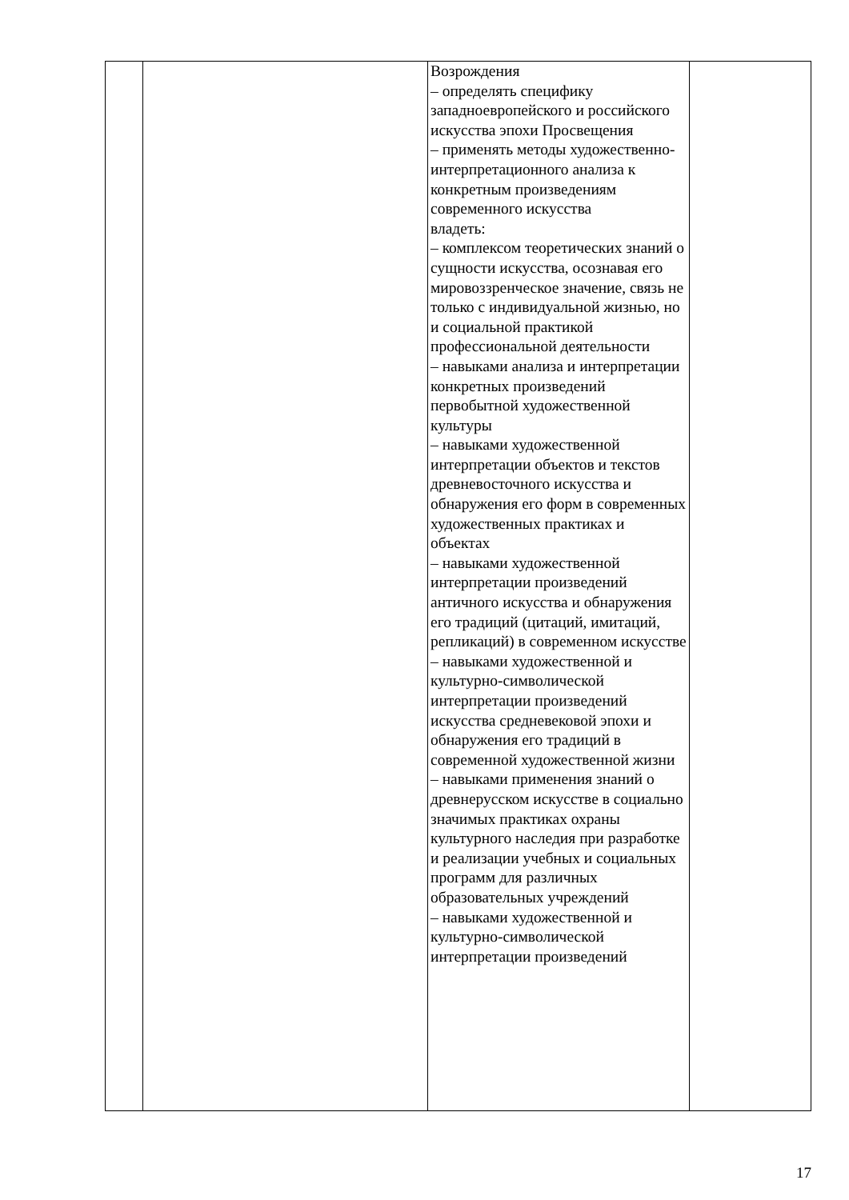| | | Возрождения – определять специфику западноевропейского и российского искусства эпохи Просвещения – применять методы художественно-интерпретационного анализа к конкретным произведениям современного искусства владеть: – комплексом теоретических знаний о сущности искусства, осознавая его мировоззренческое значение, связь не только с индивидуальной жизнью, но и социальной практикой профессиональной деятельности – навыками анализа и интерпретации конкретных произведений первобытной художественной культуры – навыками художественной интерпретации объектов и текстов древневосточного искусства и обнаружения его форм в современных художественных практиках и объектах – навыками художественной интерпретации произведений античного искусства и обнаружения его традиций (цитаций, имитаций, репликаций) в современном искусстве – навыками художественной и культурно-символической интерпретации произведений искусства средневековой эпохи и обнаружения его традиций в современной художественной жизни – навыками применения знаний о древнерусском искусстве в социально значимых практиках охраны культурного наследия при разработке и реализации учебных и социальных программ для различных образовательных учреждений – навыками художественной и культурно-символической интерпретации произведений | |
17